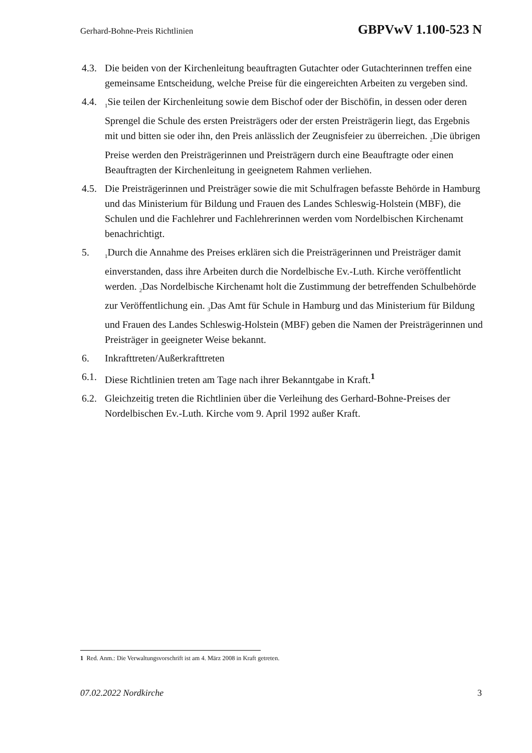Gerhard-Bohne-Preis Richtlinien GBPVwV 1.100-523 N
4.3.
Die beiden von der Kirchenleitung beauftragten Gutachter oder Gutachterinnen treffen eine gemeinsame Entscheidung, welche Preise für die eingereichten Arbeiten zu vergeben sind.
4.4.
<sub>1</sub>Sie teilen der Kirchenleitung sowie dem Bischof oder der Bischöfin, in dessen oder deren Sprengel die Schule des ersten Preisträgers oder der ersten Preisträgerin liegt, das Ergebnis mit und bitten sie oder ihn, den Preis anlässlich der Zeugnisfeier zu überreichen. <sub>2</sub>Die übrigen Preise werden den Preisträgerinnen und Preisträgern durch eine Beauftragte oder einen Beauftragten der Kirchenleitung in geeignetem Rahmen verliehen.
4.5.
Die Preisträgerinnen und Preisträger sowie die mit Schulfragen befasste Behörde in Hamburg und das Ministerium für Bildung und Frauen des Landes Schleswig-Holstein (MBF), die Schulen und die Fachlehrer und Fachlehrerinnen werden vom Nordelbischen Kirchenamt benachrichtigt.
5.
<sub>1</sub>Durch die Annahme des Preises erklären sich die Preisträgerinnen und Preisträger damit einverstanden, dass ihre Arbeiten durch die Nordelbische Ev.-Luth. Kirche veröffentlicht werden. <sub>2</sub>Das Nordelbische Kirchenamt holt die Zustimmung der betreffenden Schulbehörde zur Veröffentlichung ein. <sub>3</sub>Das Amt für Schule in Hamburg und das Ministerium für Bildung und Frauen des Landes Schleswig-Holstein (MBF) geben die Namen der Preisträgerinnen und Preisträger in geeigneter Weise bekannt.
6. Inkrafttreten/Außerkrafttreten
6.1.
Diese Richtlinien treten am Tage nach ihrer Bekanntgabe in Kraft.<sup>1</sup>
6.2.
Gleichzeitig treten die Richtlinien über die Verleihung des Gerhard-Bohne-Preises der Nordelbischen Ev.-Luth. Kirche vom 9. April 1992 außer Kraft.
1 Red. Anm.: Die Verwaltungsvorschrift ist am 4. März 2008 in Kraft getreten.
07.02.2022 Nordkirche 3